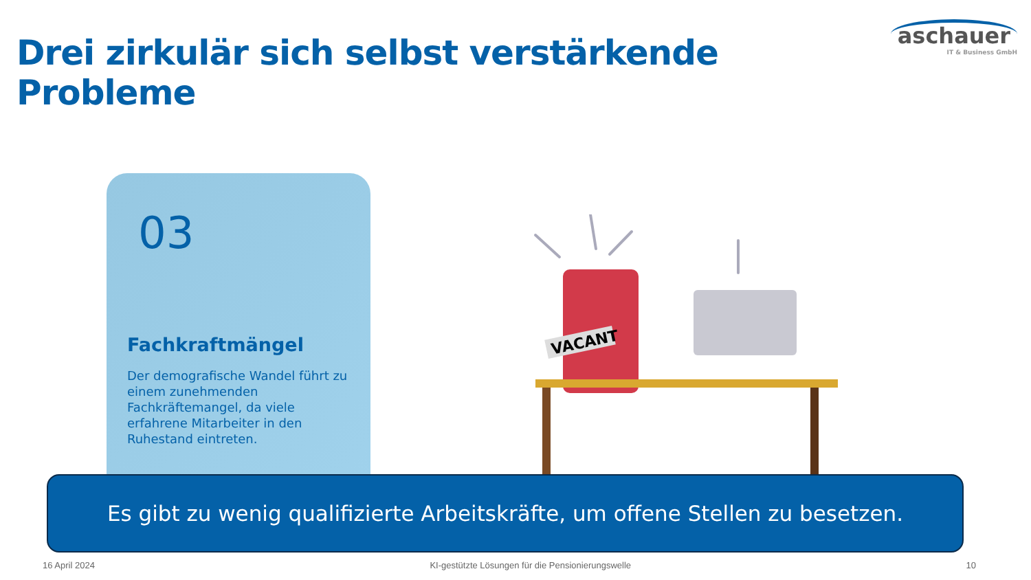Drei zirkulär sich selbst verstärkende Probleme
aschauer
IT & Business GmbH
03
Fachkraftmängel
Der demografische Wandel führt zu einem zunehmenden Fachkräftemangel, da viele erfahrene Mitarbeiter in den Ruhestand eintreten.
VACANT
Es gibt zu wenig qualifizierte Arbeitskräfte, um offene Stellen zu besetzen.
16 April 2024 KI-gestützte Lösungen für die Pensionierungswelle 10